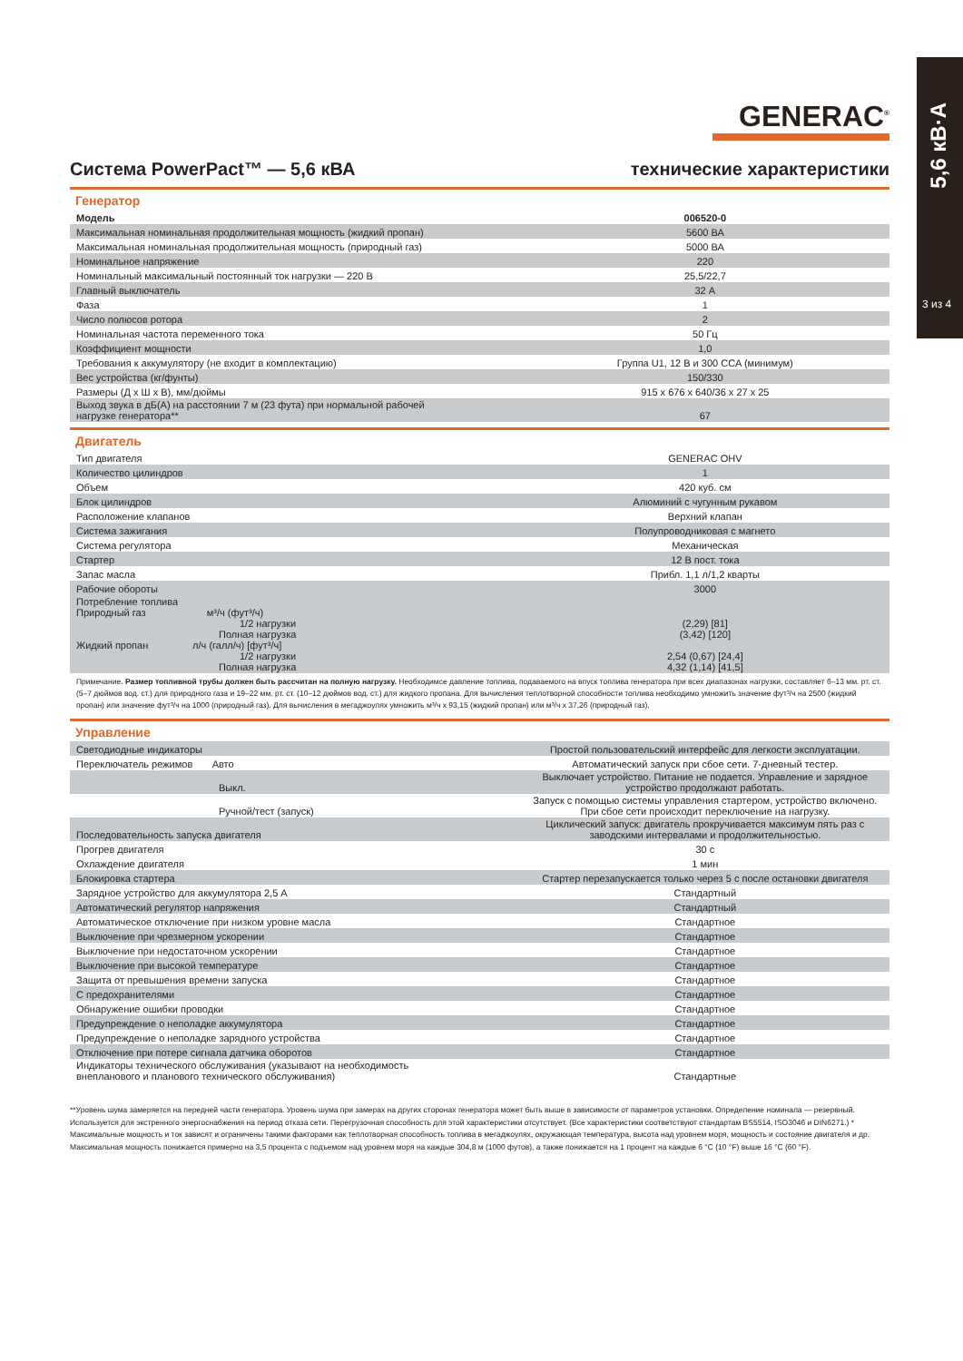5,6 кВ·А
3 из 4
GENERAC<sup>®</sup>
Система PowerPact™ — 5,6 кВА технические характеристики
Генератор
| Модель | 006520-0 |
| Максимальная номинальная продолжительная мощность (жидкий пропан) | 5600 ВА |
| Максимальная номинальная продолжительная мощность (природный газ) | 5000 ВА |
| Номинальное напряжение | 220 |
| Номинальный максимальный постоянный ток нагрузки — 220 В | 25,5/22,7 |
| Главный выключатель | 32 А |
| Фаза | 1 |
| Число полюсов ротора | 2 |
| Номинальная частота переменного тока | 50 Гц |
| Коэффициент мощности | 1,0 |
| Требования к аккумулятору (не входит в комплектацию) | Группа U1, 12 В и 300 CCA (минимум) |
| Вес устройства (кг/фунты) | 150/330 |
| Размеры (Д x Ш x В), мм/дюймы | 915 x 676 x 640/36 x 27 x 25 |
| Выход звука в дБ(А) на расстоянии 7 м (23 фута) при нормальной рабочей нагрузке генератора** | 67 |
Двигатель
| Тип двигателя | GENERAC OHV |
| Количество цилиндров | 1 |
| Объем | 420 куб. см |
| Блок цилиндров | Алюминий с чугунным рукавом |
| Расположение клапанов | Верхний клапан |
| Система зажигания | Полупроводниковая с магнето |
| Система регулятора | Механическая |
| Стартер | 12 В пост. тока |
| Запас масла | Прибл. 1,1 л/1,2 кварты |
| Рабочие обороты | 3000 |
| Потребление топлива Природный газ м³/ч (фут³/ч) 1/2 нагрузки Полная нагрузка Жидкий пропан л/ч (галл/ч) [фут³/ч] 1/2 нагрузки Полная нагрузка | (2,29) [81] (3,42) [120] 2,54 (0,67) [24,4] 4,32 (1,14) [41,5] |
Примечание. Размер топливной трубы должен быть рассчитан на полную нагрузку. Необходимсе давление топлива, подаваемого на впуск топлива генератора при всех диапазонах нагрузки, составляет 6–13 мм. рт. ст. (5–7 дюймов вод. ст.) для природного газа и 19–22 мм. рт. ст. (10–12 дюймов вод. ст.) для жидкого пропана. Для вычисления теплотворной способности топлива необходимо умножить значение фут³/ч на 2500 (жидкий пропан) или значение фут³/ч на 1000 (природный газ). Для вычисления в мегаджоулях умножить м³/ч x 93,15 (жидкий пропан) или м³/ч x 37,26 (природный газ).
Управление
| Светодиодные индикаторы | Простой пользовательский интерфейс для легкости эксплуатации. |
| Переключатель режимов Авто | Автоматический запуск при сбое сети. 7-дневный тестер. |
| Выкл. | Выключает устройство. Питание не подается. Управление и зарядное устройство продолжают работать. |
| Ручной/тест (запуск) | Запуск с помощью системы управления стартером, устройство включено. При сбое сети происходит переключение на нагрузку. |
| Последовательность запуска двигателя | Циклический запуск: двигатель прокручивается максимум пять раз с заводскими интервалами и продолжительностью. |
| Прогрев двигателя | 30 с |
| Охлаждение двигателя | 1 мин |
| Блокировка стартера | Стартер перезапускается только через 5 с после остановки двигателя |
| Зарядное устройство для аккумулятора 2,5 А | Стандартный |
| Автоматический регулятор напряжения | Стандартный |
| Автоматическое отключение при низком уровне масла | Стандартное |
| Выключение при чрезмерном ускорении | Стандартное |
| Выключение при недостаточном ускорении | Стандартное |
| Выключение при высокой температуре | Стандартное |
| Защита от превышения времени запуска | Стандартное |
| С предохранителями | Стандартное |
| Обнаружение ошибки проводки | Стандартное |
| Предупреждение о неполадке аккумулятора | Стандартное |
| Предупреждение о неполадке зарядного устройства | Стандартное |
| Отключение при потере сигнала датчика оборотов | Стандартное |
| Индикаторы технического обслуживания (указывают на необходимость внепланового и планового технического обслуживания) | Стандартные |
**Уровень шума замеряется на передней части генератора. Уровень шума при замерах на других сторонах генератора может быть выше в зависимости от параметров установки. Определение номинала — резервный. Используется для экстренного энергоснабжения на период отказа сети. Перегрузочная способность для этой характеристики отсутствует. (Все характеристики соответствуют стандартам BS5514, ISO3046 и DIN6271.) * Максимальные мощность и ток зависят и ограничены такими факторами как теплотворная способность топлива в мегаджоулях, окружающая температура, высота над уровнем моря, мощность и состояние двигателя и др. Максимальная мощность понижается примерно на 3,5 процента с подъемом над уровнем моря на каждые 304,8 м (1000 футов), а также понижается на 1 процент на каждые 6 °C (10 °F) выше 16 °C (60 °F).